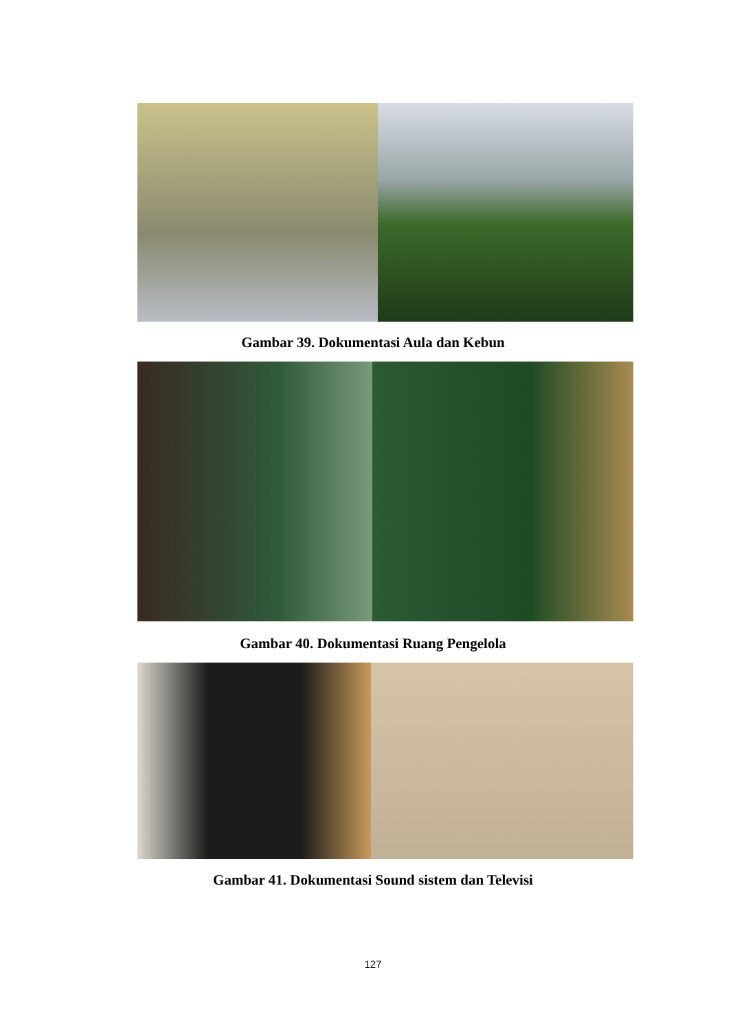Gambar 39. Dokumentasi Aula dan Kebun
Gambar 40. Dokumentasi Ruang Pengelola
Gambar 41. Dokumentasi Sound sistem dan Televisi
127